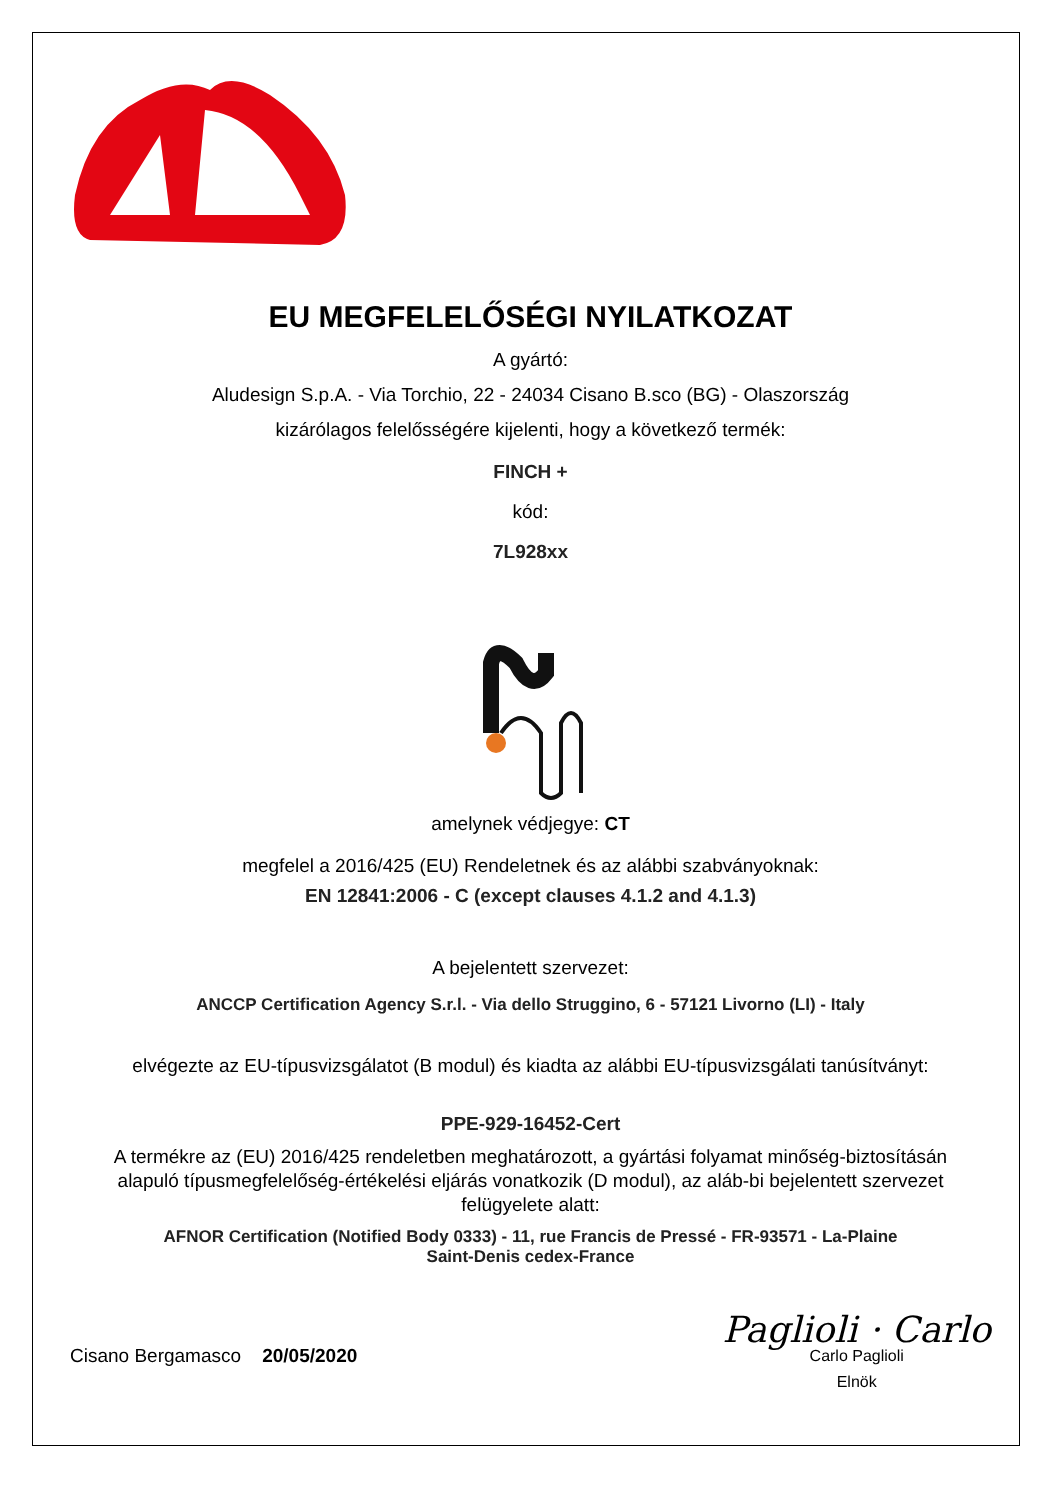EU MEGFELELŐSÉGI NYILATKOZAT
A gyártó:
Aludesign S.p.A. - Via Torchio, 22 - 24034 Cisano B.sco (BG) - Olaszország
kizárólagos felelősségére kijelenti, hogy a következő termék:
FINCH +
kód:
7L928xx
amelynek védjegye: CT
megfelel a 2016/425 (EU) Rendeletnek és az alábbi szabványoknak:
EN 12841:2006 - C (except clauses 4.1.2 and 4.1.3)
A bejelentett szervezet:
ANCCP Certification Agency S.r.l. - Via dello Struggino, 6 - 57121 Livorno (LI) - Italy
elvégezte az EU-típusvizsgálatot (B modul) és kiadta az alábbi EU-típusvizsgálati tanúsítványt:
PPE-929-16452-Cert
A termékre az (EU) 2016/425 rendeletben meghatározott, a gyártási folyamat minőség-biztosításán alapuló típusmegfelelőség-értékelési eljárás vonatkozik (D modul), az aláb-bi bejelentett szervezet felügyelete alatt:
AFNOR Certification (Notified Body 0333) - 11, rue Francis de Pressé - FR-93571 - La-Plaine
Saint-Denis cedex-France
Cisano Bergamasco 20/05/2020
Paglioli · Carlo
Carlo Paglioli
Elnök